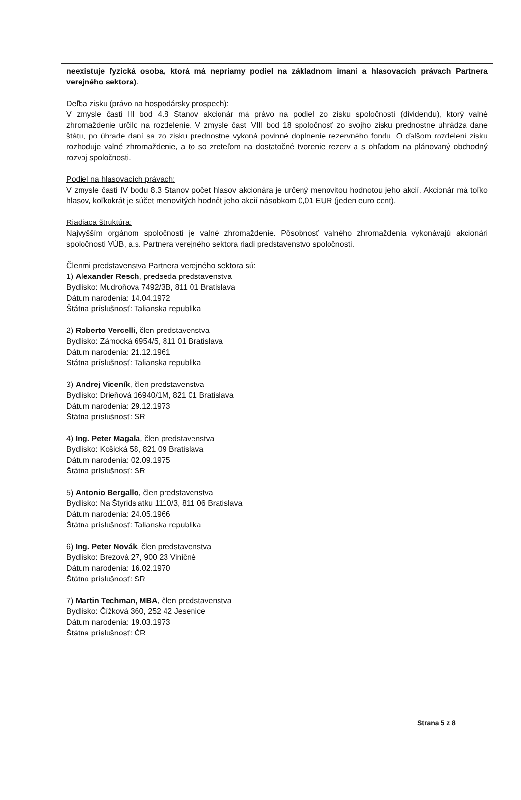neexistuje fyzická osoba, ktorá má nepriamy podiel na základnom imaní a hlasovacích právach Partnera verejného sektora).
Deľba zisku (právo na hospodársky prospech):
V zmysle časti III bod 4.8 Stanov akcionár má právo na podiel zo zisku spoločnosti (dividendu), ktorý valné zhromaždenie určilo na rozdelenie. V zmysle časti VIII bod 18 spoločnosť zo svojho zisku prednostne uhrádza dane štátu, po úhrade daní sa zo zisku prednostne vykoná povinné doplnenie rezervného fondu. O ďalšom rozdelení zisku rozhoduje valné zhromaždenie, a to so zreteľom na dostatočné tvorenie rezerv a s ohľadom na plánovaný obchodný rozvoj spoločnosti.
Podiel na hlasovacích právach:
V zmysle časti IV bodu 8.3 Stanov počet hlasov akcionára je určený menovitou hodnotou jeho akcií. Akcionár má toľko hlasov, koľkokrát je súčet menovitých hodnôt jeho akcií násobkom 0,01 EUR (jeden euro cent).
Riadiaca štruktúra:
Najvyšším orgánom spoločnosti je valné zhromaždenie. Pôsobnosť valného zhromaždenia vykonávajú akcionári spoločnosti VÚB, a.s. Partnera verejného sektora riadi predstavenstvo spoločnosti.
Členmi predstavenstva Partnera verejného sektora sú:
1) Alexander Resch, predseda predstavenstva
Bydlisko: Mudroňova 7492/3B, 811 01 Bratislava
Dátum narodenia: 14.04.1972
Štátna príslušnosť: Talianska republika
2) Roberto Vercelli, člen predstavenstva
Bydlisko: Zámocká 6954/5, 811 01 Bratislava
Dátum narodenia: 21.12.1961
Štátna príslušnosť: Talianska republika
3) Andrej Viceník, člen predstavenstva
Bydlisko: Drieňová 16940/1M, 821 01 Bratislava
Dátum narodenia: 29.12.1973
Štátna príslušnosť: SR
4) Ing. Peter Magala, člen predstavenstva
Bydlisko: Košická 58, 821 09 Bratislava
Dátum narodenia: 02.09.1975
Štátna príslušnosť: SR
5) Antonio Bergallo, člen predstavenstva
Bydlisko: Na Štyridsiatku 1110/3, 811 06 Bratislava
Dátum narodenia: 24.05.1966
Štátna príslušnosť: Talianska republika
6) Ing. Peter Novák, člen predstavenstva
Bydlisko: Brezová 27, 900 23 Viničné
Dátum narodenia: 16.02.1970
Štátna príslušnosť: SR
7) Martin Techman, MBA, člen predstavenstva
Bydlisko: Čížková 360, 252 42 Jesenice
Dátum narodenia: 19.03.1973
Štátna príslušnosť: ČR
Strana 5 z 8